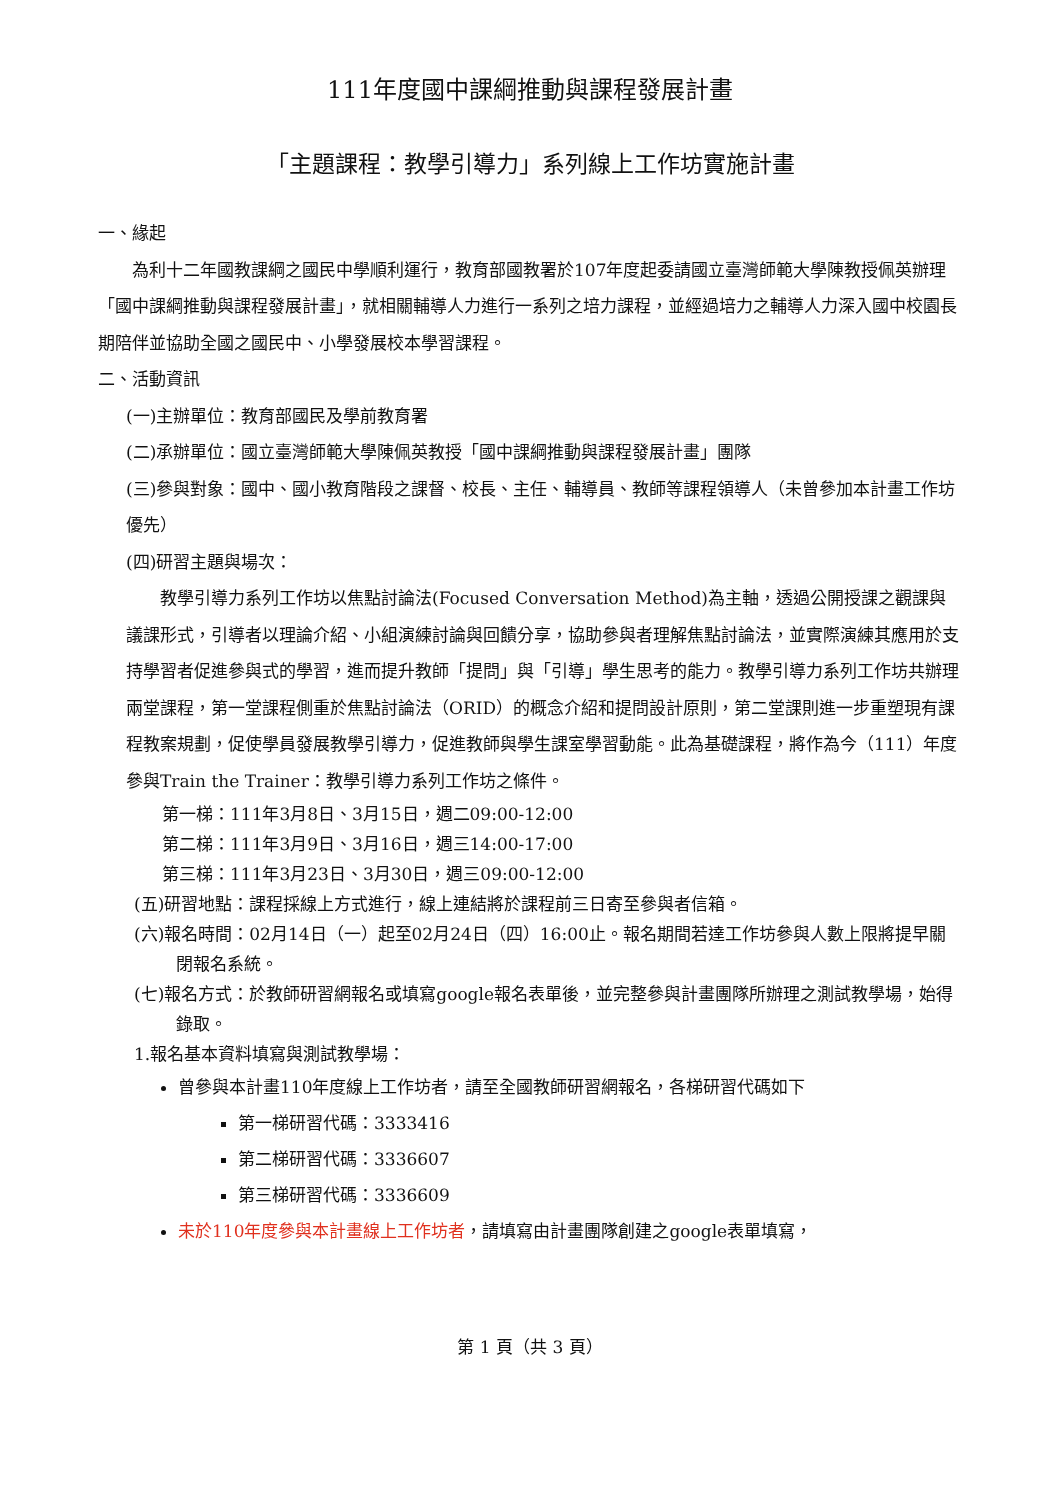111年度國中課綱推動與課程發展計畫
「主題課程：教學引導力」系列線上工作坊實施計畫
一、緣起
為利十二年國教課綱之國民中學順利運行，教育部國教署於107年度起委請國立臺灣師範大學陳教授佩英辦理「國中課綱推動與課程發展計畫」，就相關輔導人力進行一系列之培力課程，並經過培力之輔導人力深入國中校園長期陪伴並協助全國之國民中、小學發展校本學習課程。
二、活動資訊
(一)主辦單位：教育部國民及學前教育署
(二)承辦單位：國立臺灣師範大學陳佩英教授「國中課綱推動與課程發展計畫」團隊
(三)參與對象：國中、國小教育階段之課督、校長、主任、輔導員、教師等課程領導人（未曾參加本計畫工作坊優先）
(四)研習主題與場次：
教學引導力系列工作坊以焦點討論法(Focused Conversation Method)為主軸，透過公開授課之觀課與議課形式，引導者以理論介紹、小組演練討論與回饋分享，協助參與者理解焦點討論法，並實際演練其應用於支持學習者促進參與式的學習，進而提升教師「提問」與「引導」學生思考的能力。教學引導力系列工作坊共辦理兩堂課程，第一堂課程側重於焦點討論法（ORID）的概念介紹和提問設計原則，第二堂課則進一步重塑現有課程教案規劃，促使學員發展教學引導力，促進教師與學生課室學習動能。此為基礎課程，將作為今（111）年度參與Train the Trainer：教學引導力系列工作坊之條件。
第一梯：111年3月8日、3月15日，週二09:00-12:00
第二梯：111年3月9日、3月16日，週三14:00-17:00
第三梯：111年3月23日、3月30日，週三09:00-12:00
(五)研習地點：課程採線上方式進行，線上連結將於課程前三日寄至參與者信箱。
(六)報名時間：02月14日（一）起至02月24日（四）16:00止。報名期間若達工作坊參與人數上限將提早關閉報名系統。
(七)報名方式：於教師研習網報名或填寫google報名表單後，並完整參與計畫團隊所辦理之測試教學場，始得錄取。
1.報名基本資料填寫與測試教學場：
曾參與本計畫110年度線上工作坊者，請至全國教師研習網報名，各梯研習代碼如下
第一梯研習代碼：3333416
第二梯研習代碼：3336607
第三梯研習代碼：3336609
未於110年度參與本計畫線上工作坊者，請填寫由計畫團隊創建之google表單填寫，
第 1 頁（共 3 頁）